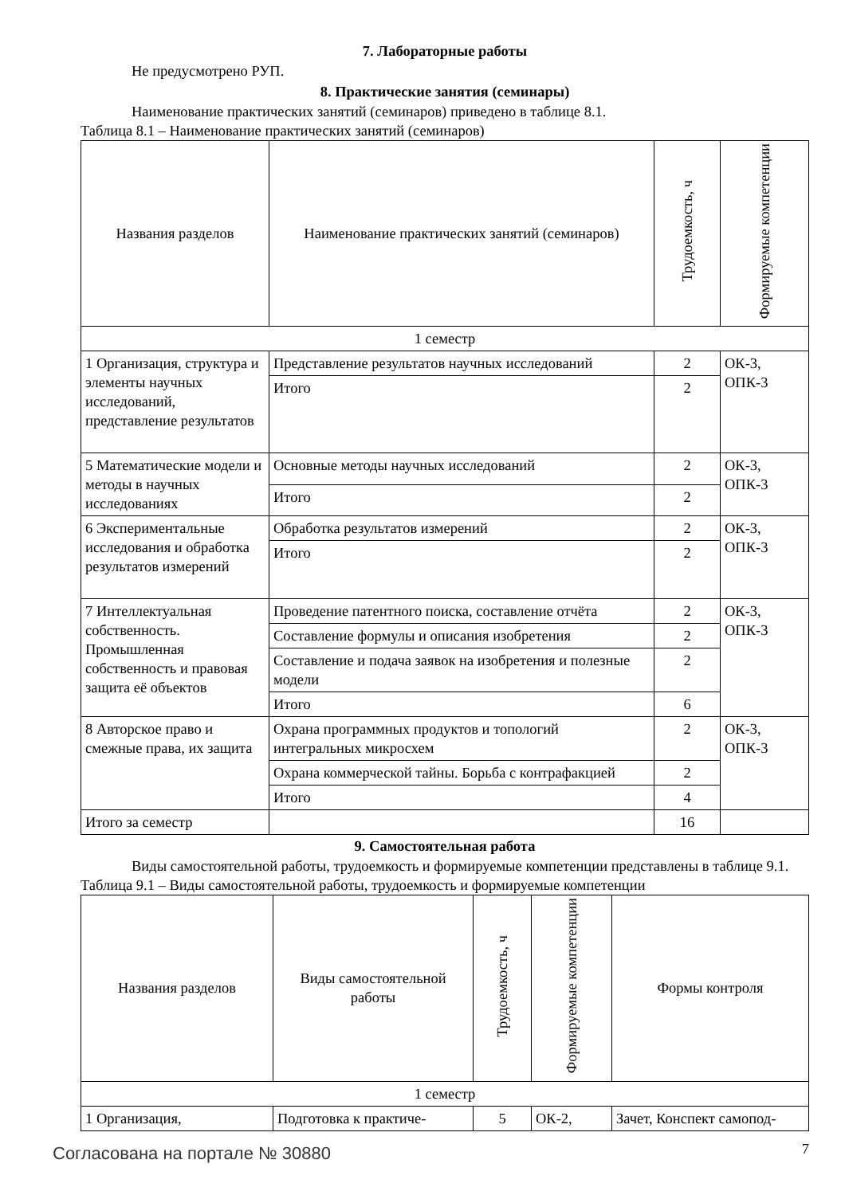7. Лабораторные работы
Не предусмотрено РУП.
8. Практические занятия (семинары)
Наименование практических занятий (семинаров) приведено в таблице 8.1.
Таблица 8.1 – Наименование практических занятий (семинаров)
| Названия разделов | Наименование практических занятий (семинаров) | Трудоемкость, ч | Формируемые компетенции |
| --- | --- | --- | --- |
| 1 семестр | | | |
| 1 Организация, структура и элементы научных исследований, представление результатов | Представление результатов научных исследований | 2 | ОК-3, ОПК-3 |
| | Итого | 2 | |
| 5 Математические модели и методы в научных исследованиях | Основные методы научных исследований | 2 | ОК-3, ОПК-3 |
| | Итого | 2 | |
| 6 Экспериментальные исследования и обработка результатов измерений | Обработка результатов измерений | 2 | ОК-3, ОПК-3 |
| | Итого | 2 | |
| 7 Интеллектуальная собственность. Промышленная собственность и правовая защита её объектов | Проведение патентного поиска, составление отчёта | 2 | ОК-3, ОПК-3 |
| | Составление формулы и описания изобретения | 2 | |
| | Составление и подача заявок на изобретения и полезные модели | 2 | |
| | Итого | 6 | |
| 8 Авторское право и смежные права, их защита | Охрана программных продуктов и топологий интегральных микросхем | 2 | ОК-3, ОПК-3 |
| | Охрана коммерческой тайны. Борьба с контрафакцией | 2 | |
| | Итого | 4 | |
| Итого за семестр | | 16 | |
9. Самостоятельная работа
Виды самостоятельной работы, трудоемкость и формируемые компетенции представлены в таблице 9.1.
Таблица 9.1 – Виды самостоятельной работы, трудоемкость и формируемые компетенции
| Названия разделов | Виды самостоятельной работы | Трудоемкость, ч | Формируемые компетенции | Формы контроля |
| --- | --- | --- | --- | --- |
| 1 семестр | | | | |
| 1 Организация, | Подготовка к практиче- | 5 | ОК-2, | Зачет, Конспект самопод- |
Согласована на портале № 30880 7